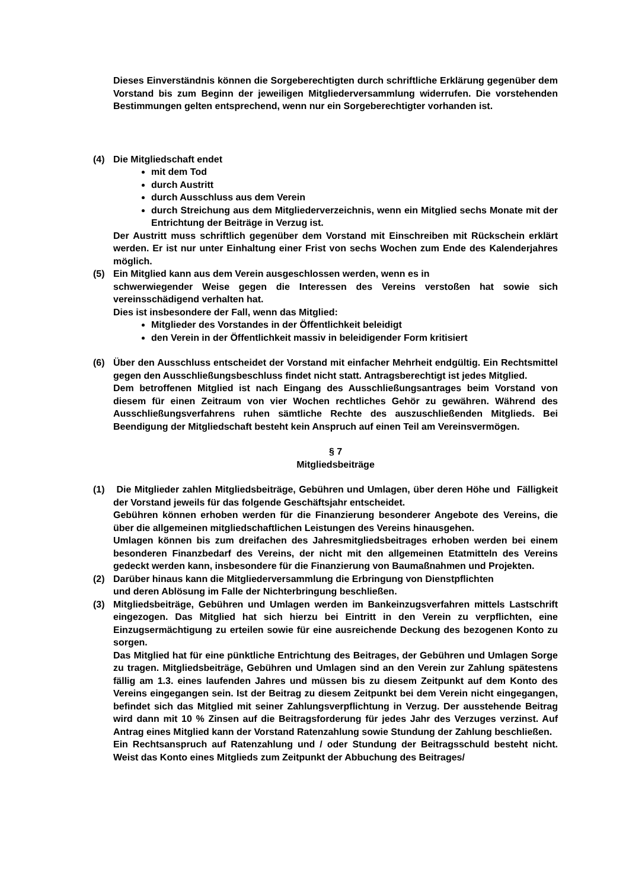Dieses Einverständnis können die Sorgeberechtigten durch schriftliche Erklärung gegenüber dem Vorstand bis zum Beginn der jeweiligen Mitgliederversammlung widerrufen. Die vorstehenden Bestimmungen gelten entsprechend, wenn nur ein Sorgeberechtigter vorhanden ist.
(4) Die Mitgliedschaft endet
mit dem Tod
durch Austritt
durch Ausschluss aus dem Verein
durch Streichung aus dem Mitgliederverzeichnis, wenn ein Mitglied sechs Monate mit der Entrichtung der Beiträge in Verzug ist.
Der Austritt muss schriftlich gegenüber dem Vorstand mit Einschreiben mit Rückschein erklärt werden. Er ist nur unter Einhaltung einer Frist von sechs Wochen zum Ende des Kalenderjahres möglich.
(5) Ein Mitglied kann aus dem Verein ausgeschlossen werden, wenn es in
schwerwiegender Weise gegen die Interessen des Vereins verstoßen hat sowie sich vereinsschädigend verhalten hat.
Dies ist insbesondere der Fall, wenn das Mitglied:
Mitglieder des Vorstandes in der Öffentlichkeit beleidigt
den Verein in der Öffentlichkeit massiv in beleidigender Form kritisiert
(6) Über den Ausschluss entscheidet der Vorstand mit einfacher Mehrheit endgültig. Ein Rechtsmittel gegen den Ausschließungsbeschluss findet nicht statt. Antragsberechtigt ist jedes Mitglied.
Dem betroffenen Mitglied ist nach Eingang des Ausschließungsantrages beim Vorstand von diesem für einen Zeitraum von vier Wochen rechtliches Gehör zu gewähren. Während des Ausschließungsverfahrens ruhen sämtliche Rechte des auszuschließenden Mitglieds. Bei Beendigung der Mitgliedschaft besteht kein Anspruch auf einen Teil am Vereinsvermögen.
§ 7
Mitgliedsbeiträge
(1) Die Mitglieder zahlen Mitgliedsbeiträge, Gebühren und Umlagen, über deren Höhe und Fälligkeit der Vorstand jeweils für das folgende Geschäftsjahr entscheidet.
Gebühren können erhoben werden für die Finanzierung besonderer Angebote des Vereins, die über die allgemeinen mitgliedschaftlichen Leistungen des Vereins hinausgehen.
Umlagen können bis zum dreifachen des Jahresmitgliedsbeitrages erhoben werden bei einem besonderen Finanzbedarf des Vereins, der nicht mit den allgemeinen Etatmitteln des Vereins gedeckt werden kann, insbesondere für die Finanzierung von Baumaßnahmen und Projekten.
(2) Darüber hinaus kann die Mitgliederversammlung die Erbringung von Dienstpflichten
und deren Ablösung im Falle der Nichterbringung beschließen.
(3) Mitgliedsbeiträge, Gebühren und Umlagen werden im Bankeinzugsverfahren mittels Lastschrift eingezogen. Das Mitglied hat sich hierzu bei Eintritt in den Verein zu verpflichten, eine Einzugsermächtigung zu erteilen sowie für eine ausreichende Deckung des bezogenen Konto zu sorgen.
Das Mitglied hat für eine pünktliche Entrichtung des Beitrages, der Gebühren und Umlagen Sorge zu tragen. Mitgliedsbeiträge, Gebühren und Umlagen sind an den Verein zur Zahlung spätestens fällig am 1.3. eines laufenden Jahres und müssen bis zu diesem Zeitpunkt auf dem Konto des Vereins eingegangen sein. Ist der Beitrag zu diesem Zeitpunkt bei dem Verein nicht eingegangen, befindet sich das Mitglied mit seiner Zahlungsverpflichtung in Verzug. Der ausstehende Beitrag wird dann mit 10 % Zinsen auf die Beitragsforderung für jedes Jahr des Verzuges verzinst. Auf Antrag eines Mitglied kann der Vorstand Ratenzahlung sowie Stundung der Zahlung beschließen.
Ein Rechtsanspruch auf Ratenzahlung und / oder Stundung der Beitragsschuld besteht nicht. Weist das Konto eines Mitglieds zum Zeitpunkt der Abbuchung des Beitrages/